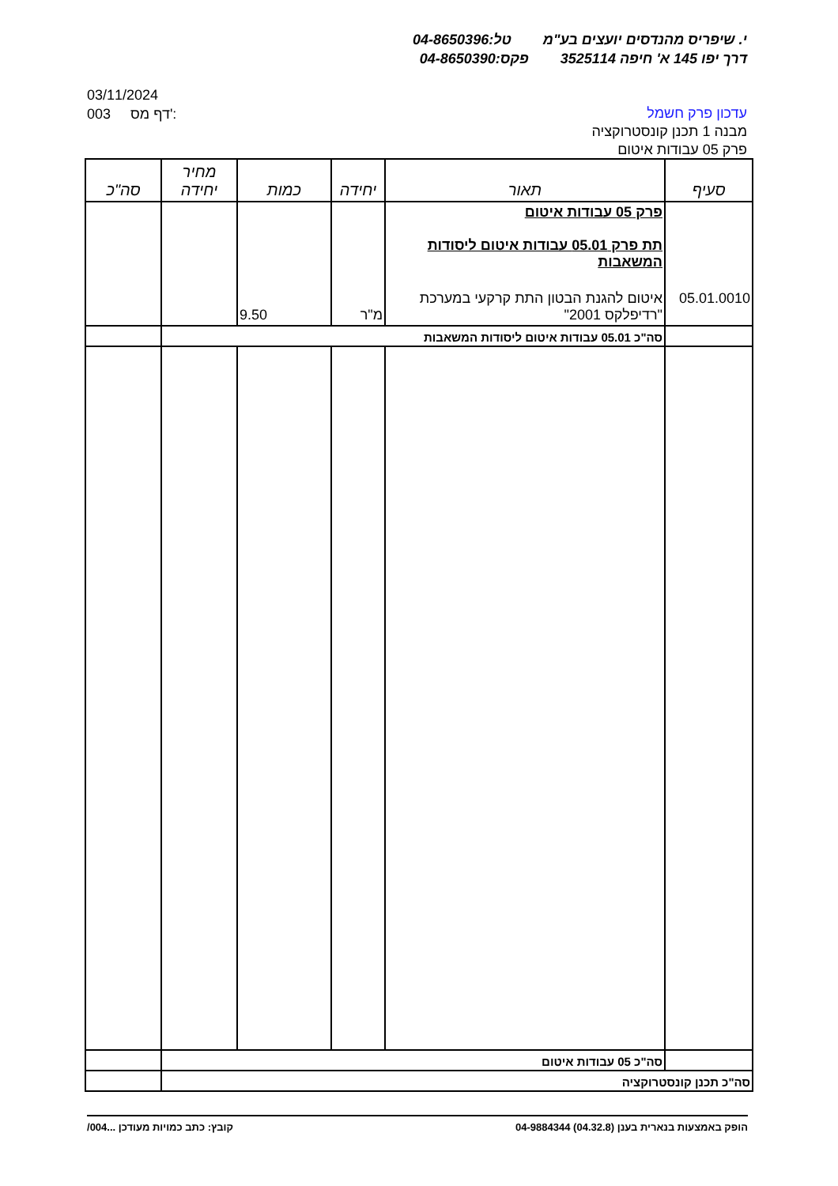י. שיפריס מהנדסים יועצים בע"מ טל:04-8650396
דרך יפו 145 א' חיפה 3525114 פקס:04-8650390
03/11/2024
003 דף מס':
עדכון פרק חשמל
מבנה 1 תכנן קונסטרוקציה
פרק 05 עבודות איטום
| סעיף | תאור | יחידה | כמות | מחיר יחידה | סה"כ |
| --- | --- | --- | --- | --- | --- |
| | פרק 05 עבודות איטום תת פרק 05.01 עבודות איטום ליסודות המשאבות | | | | |
| 05.01.0010 | איטום להגנת הבטון התת קרקעי במערכת "רדיפלקס 2001" | מ"ר | 9.50 | | |
| | סה"כ 05.01 עבודות איטום ליסודות המשאבות | | | | |
| | סה"כ 05 עבודות איטום | | | | |
| סה"כ תכנן קונסטרוקציה | | | | | |
הופק באמצעות בנארית בענן (04.32.8) 04-9884344 קובץ: כתב כמויות מעודכן ...004/